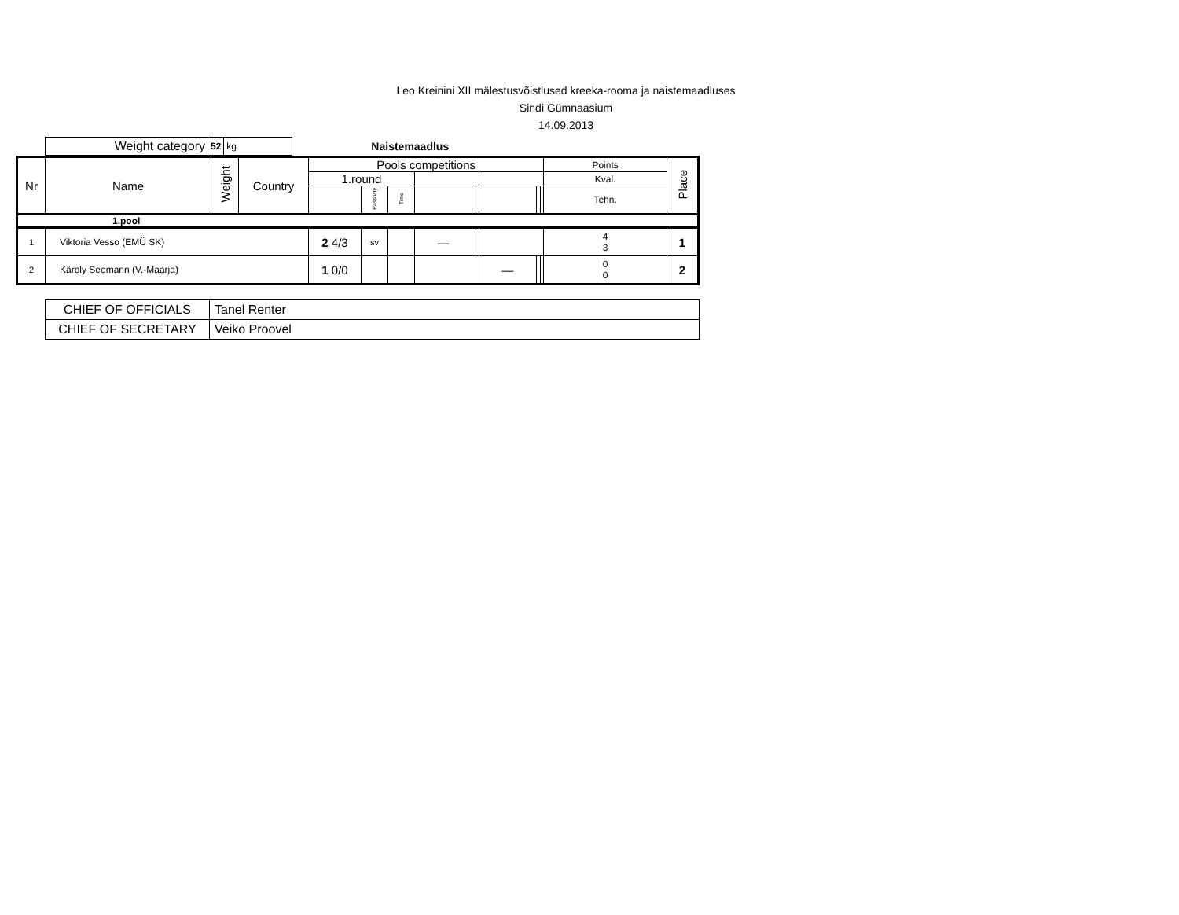Leo Kreinini XII mälestusvõistlused kreeka-rooma ja naistemaadluses
Sindi Gümnaasium
14.09.2013
| Weight category | 52 | kg |
Naistemaadlus
| Nr | Name | Weight | Country | Pools competitions | | | | | | | | | Points | Place |
| --- | --- | --- | --- | --- | --- | --- | --- | --- | --- | --- | --- | --- | --- | --- |
| | | | | 1.round | | | | | | | | | Kval. | |
| | | | | | Passivity | Time | | | | | | | Tehn. | |
| 1.pool | | | | | | | | | | | | | | |
| 1 | Viktoria Vesso (EMÜ SK) | | | 2 4/3 | sv | | — | | | | | | 4 3 | 1 |
| 2 | Käroly Seemann (V.-Maarja) | | | 1 0/0 | | | | | | — | | | 0 0 | 2 |
| CHIEF OF OFFICIALS | Tanel Renter |
| CHIEF OF SECRETARY | Veiko Proovel |